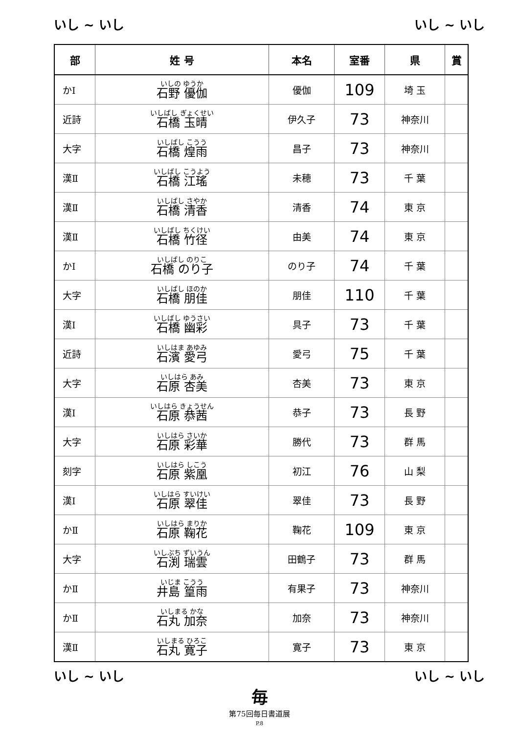いし ~ いし いし ~ いし
| 部 | 姓 号 | 本名 | 室番 | 県 | 賞 |
| --- | --- | --- | --- | --- | --- |
| かⅠ | いしの ゆうか 石野 優伽 | 優伽 | 109 | 埼 玉 | |
| 近詩 | いしばし ぎょくせい 石橋 玉晴 | 伊久子 | 73 | 神奈川 | |
| 大字 | いしばし こうう 石橋 煌雨 | 昌子 | 73 | 神奈川 | |
| 漢Ⅱ | いしばし こうよう 石橋 江瑤 | 未穂 | 73 | 千 葉 | |
| 漢Ⅱ | いしばし さやか 石橋 清香 | 清香 | 74 | 東 京 | |
| 漢Ⅱ | いしばし ちくけい 石橋 竹径 | 由美 | 74 | 東 京 | |
| かⅠ | いしばし のりこ 石橋 のり子 | のり子 | 74 | 千 葉 | |
| 大字 | いしばし ほのか 石橋 朋佳 | 朋佳 | 110 | 千 葉 | |
| 漢Ⅰ | いしばし ゆうさい 石橋 幽彩 | 具子 | 73 | 千 葉 | |
| 近詩 | いしはま あゆみ 石濱 愛弓 | 愛弓 | 75 | 千 葉 | |
| 大字 | いしはら あみ 石原 杏美 | 杏美 | 73 | 東 京 | |
| 漢Ⅰ | いしはら きょうせん 石原 恭茜 | 恭子 | 73 | 長 野 | |
| 大字 | いしはら さいか 石原 彩華 | 勝代 | 73 | 群 馬 | |
| 刻字 | いしはら しこう 石原 紫凰 | 初江 | 76 | 山 梨 | |
| 漢Ⅰ | いしはら すいけい 石原 翠佳 | 翠佳 | 73 | 長 野 | |
| かⅡ | いしはら まりか 石原 鞠花 | 鞠花 | 109 | 東 京 | |
| 大字 | いしぶち ずいうん 石渕 瑞雲 | 田鶴子 | 73 | 群 馬 | |
| かⅡ | いじま こうう 井島 篁雨 | 有果子 | 73 | 神奈川 | |
| かⅡ | いしまる かな 石丸 加奈 | 加奈 | 73 | 神奈川 | |
| 漢Ⅱ | いしまる ひろこ 石丸 寛子 | 寛子 | 73 | 東 京 | |
いし ~ いし いし ~ いし
毎
第75回毎日書道展
P.8